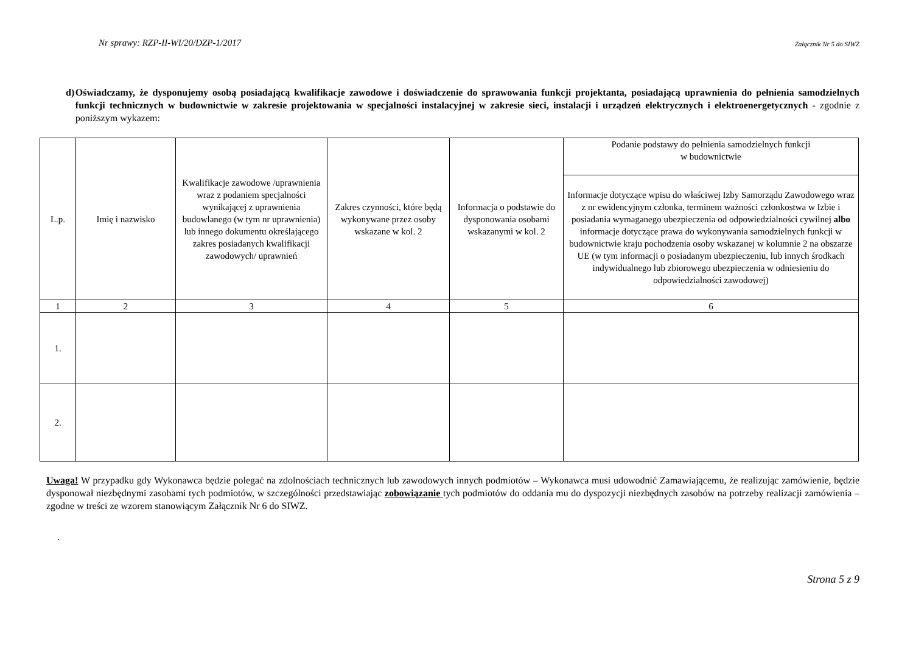Nr sprawy: RZP-II-WI/20/DZP-1/2017 Załącznik Nr 5 do SIWZ
d) Oświadczamy, że dysponujemy osobą posiadającą kwalifikacje zawodowe i doświadczenie do sprawowania funkcji projektanta, posiadającą uprawnienia do pełnienia samodzielnych funkcji technicznych w budownictwie w zakresie projektowania w specjalności instalacyjnej w zakresie sieci, instalacji i urządzeń elektrycznych i elektroenergetycznych - zgodnie z poniższym wykazem:
| L.p. | Imię i nazwisko | Kwalifikacje zawodowe /uprawnienia wraz z podaniem specjalności wynikającej z uprawnienia budowlanego (w tym nr uprawnienia) lub innego dokumentu określającego zakres posiadanych kwalifikacji zawodowych/ uprawnień | Zakres czynności, które będą wykonywane przez osoby wskazane w kol. 2 | Informacja o podstawie do dysponowania osobami wskazanymi w kol. 2 | Podanie podstawy do pełnienia samodzielnych funkcji w budownictwie |
| --- | --- | --- | --- | --- | --- |
| | | | | | Informacje dotyczące wpisu do właściwej Izby Samorządu Zawodowego wraz z nr ewidencyjnym członka, terminem ważności członkostwa w Izbie i posiadania wymaganego ubezpieczenia od odpowiedzialności cywilnej albo informacje dotyczące prawa do wykonywania samodzielnych funkcji w budownictwie kraju pochodzenia osoby wskazanej w kolumnie 2 na obszarze UE (w tym informacji o posiadanym ubezpieczeniu, lub innych środkach indywidualnego lub zbiorowego ubezpieczenia w odniesieniu do odpowiedzialności zawodowej) |
| 1 | 2 | 3 | 4 | 5 | 6 |
| 1. | | | | | |
| 2. | | | | | |
Uwaga! W przypadku gdy Wykonawca będzie polegać na zdolnościach technicznych lub zawodowych innych podmiotów – Wykonawca musi udowodnić Zamawiającemu, że realizując zamówienie, będzie dysponował niezbędnymi zasobami tych podmiotów, w szczególności przedstawiając zobowiązanie tych podmiotów do oddania mu do dyspozycji niezbędnych zasobów na potrzeby realizacji zamówienia – zgodne w treści ze wzorem stanowiącym Załącznik Nr 6 do SIWZ.
.
Strona 5 z 9